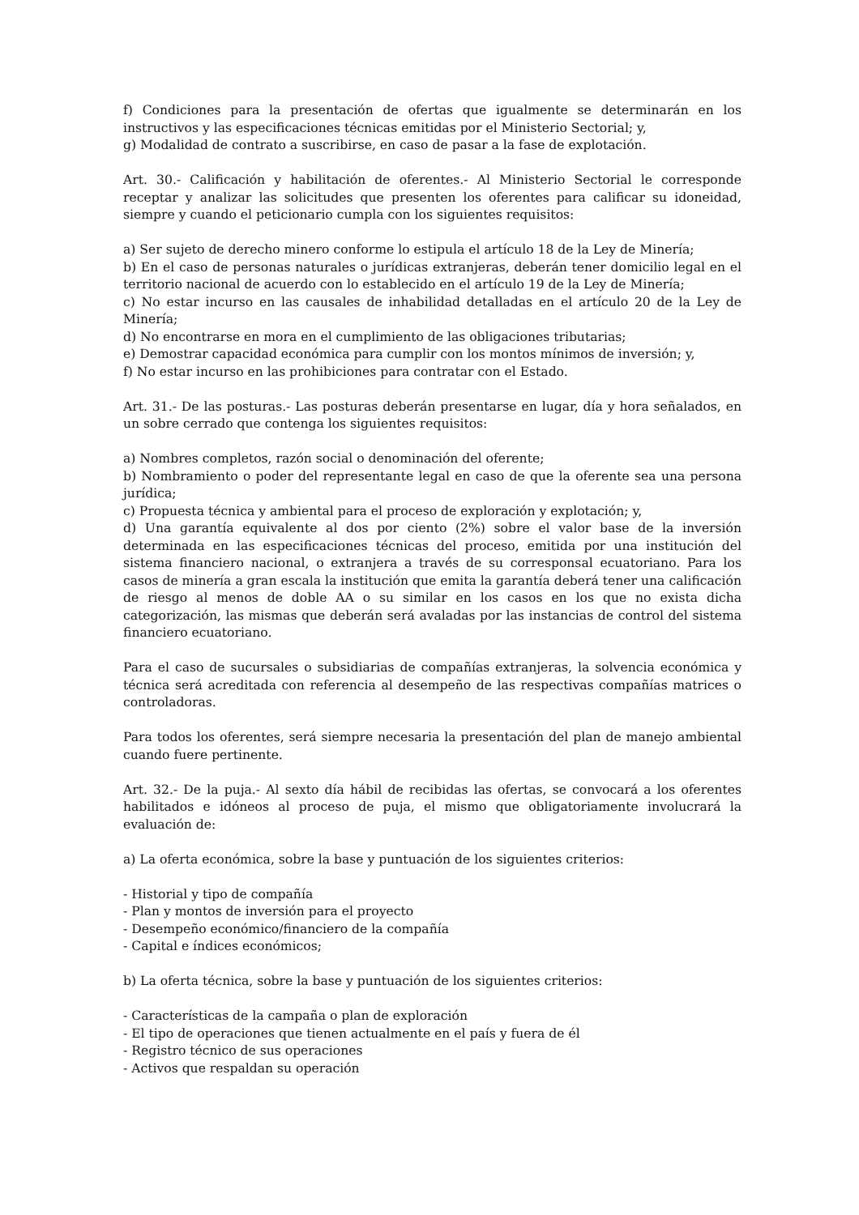f) Condiciones para la presentación de ofertas que igualmente se determinarán en los instructivos y las especificaciones técnicas emitidas por el Ministerio Sectorial; y,
g) Modalidad de contrato a suscribirse, en caso de pasar a la fase de explotación.
Art. 30.- Calificación y habilitación de oferentes.- Al Ministerio Sectorial le corresponde receptar y analizar las solicitudes que presenten los oferentes para calificar su idoneidad, siempre y cuando el peticionario cumpla con los siguientes requisitos:
a) Ser sujeto de derecho minero conforme lo estipula el artículo 18 de la Ley de Minería;
b) En el caso de personas naturales o jurídicas extranjeras, deberán tener domicilio legal en el territorio nacional de acuerdo con lo establecido en el artículo 19 de la Ley de Minería;
c) No estar incurso en las causales de inhabilidad detalladas en el artículo 20 de la Ley de Minería;
d) No encontrarse en mora en el cumplimiento de las obligaciones tributarias;
e) Demostrar capacidad económica para cumplir con los montos mínimos de inversión; y,
f) No estar incurso en las prohibiciones para contratar con el Estado.
Art. 31.- De las posturas.- Las posturas deberán presentarse en lugar, día y hora señalados, en un sobre cerrado que contenga los siguientes requisitos:
a) Nombres completos, razón social o denominación del oferente;
b) Nombramiento o poder del representante legal en caso de que la oferente sea una persona jurídica;
c) Propuesta técnica y ambiental para el proceso de exploración y explotación; y,
d) Una garantía equivalente al dos por ciento (2%) sobre el valor base de la inversión determinada en las especificaciones técnicas del proceso, emitida por una institución del sistema financiero nacional, o extranjera a través de su corresponsal ecuatoriano. Para los casos de minería a gran escala la institución que emita la garantía deberá tener una calificación de riesgo al menos de doble AA o su similar en los casos en los que no exista dicha categorización, las mismas que deberán será avaladas por las instancias de control del sistema financiero ecuatoriano.
Para el caso de sucursales o subsidiarias de compañías extranjeras, la solvencia económica y técnica será acreditada con referencia al desempeño de las respectivas compañías matrices o controladoras.
Para todos los oferentes, será siempre necesaria la presentación del plan de manejo ambiental cuando fuere pertinente.
Art. 32.- De la puja.- Al sexto día hábil de recibidas las ofertas, se convocará a los oferentes habilitados e idóneos al proceso de puja, el mismo que obligatoriamente involucrará la evaluación de:
a) La oferta económica, sobre la base y puntuación de los siguientes criterios:
- Historial y tipo de compañía
- Plan y montos de inversión para el proyecto
- Desempeño económico/financiero de la compañía
- Capital e índices económicos;
b) La oferta técnica, sobre la base y puntuación de los siguientes criterios:
- Características de la campaña o plan de exploración
- El tipo de operaciones que tienen actualmente en el país y fuera de él
- Registro técnico de sus operaciones
- Activos que respaldan su operación